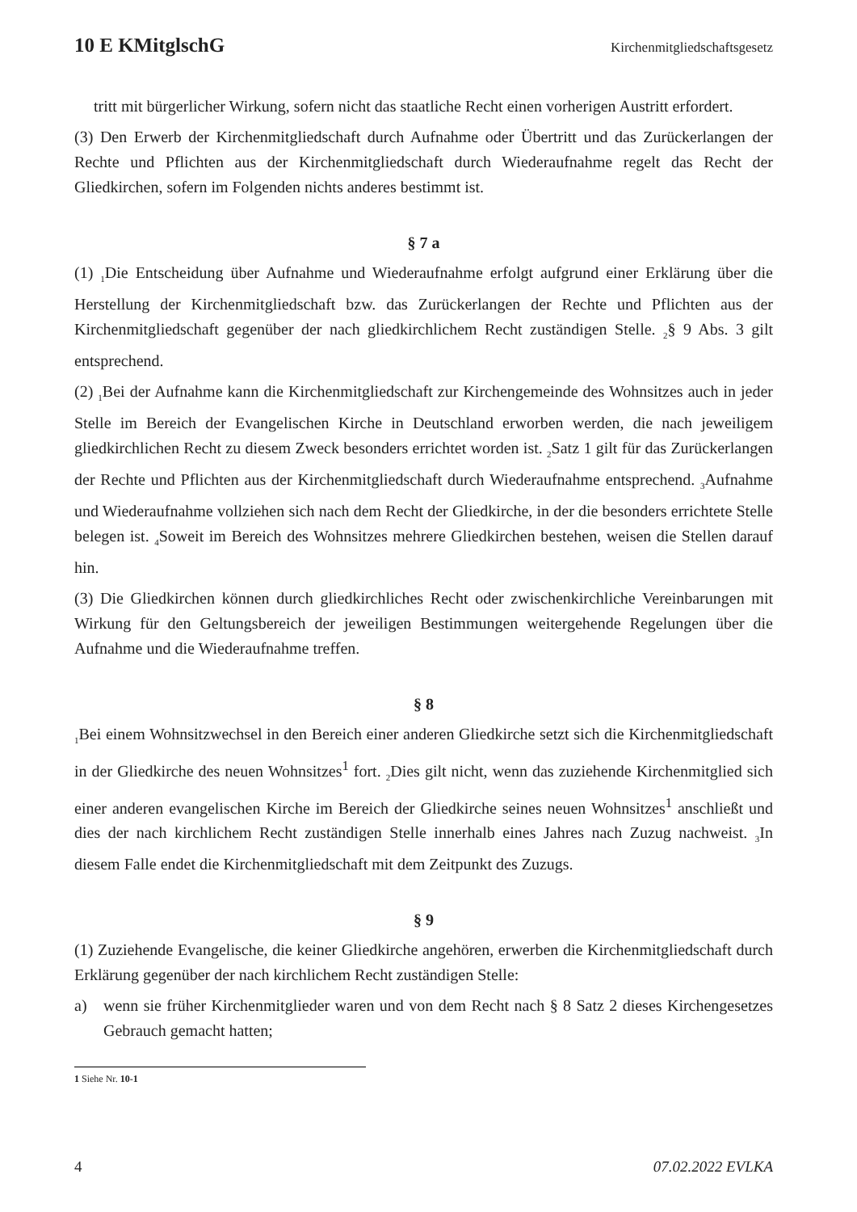10 E KMitglschG Kirchenmitgliedschaftsgesetz
tritt mit bürgerlicher Wirkung, sofern nicht das staatliche Recht einen vorherigen Austritt erfordert.
(3) Den Erwerb der Kirchenmitgliedschaft durch Aufnahme oder Übertritt und das Zurückerlangen der Rechte und Pflichten aus der Kirchenmitgliedschaft durch Wiederaufnahme regelt das Recht der Gliedkirchen, sofern im Folgenden nichts anderes bestimmt ist.
§ 7 a
(1) <sub>1</sub>Die Entscheidung über Aufnahme und Wiederaufnahme erfolgt aufgrund einer Erklärung über die Herstellung der Kirchenmitgliedschaft bzw. das Zurückerlangen der Rechte und Pflichten aus der Kirchenmitgliedschaft gegenüber der nach gliedkirchlichem Recht zuständigen Stelle. <sub>2</sub>§ 9 Abs. 3 gilt entsprechend.
(2) <sub>1</sub>Bei der Aufnahme kann die Kirchenmitgliedschaft zur Kirchengemeinde des Wohnsitzes auch in jeder Stelle im Bereich der Evangelischen Kirche in Deutschland erworben werden, die nach jeweiligem gliedkirchlichen Recht zu diesem Zweck besonders errichtet worden ist. <sub>2</sub>Satz 1 gilt für das Zurückerlangen der Rechte und Pflichten aus der Kirchenmitgliedschaft durch Wiederaufnahme entsprechend. <sub>3</sub>Aufnahme und Wiederaufnahme vollziehen sich nach dem Recht der Gliedkirche, in der die besonders errichtete Stelle belegen ist. <sub>4</sub>Soweit im Bereich des Wohnsitzes mehrere Gliedkirchen bestehen, weisen die Stellen darauf hin.
(3) Die Gliedkirchen können durch gliedkirchliches Recht oder zwischenkirchliche Vereinbarungen mit Wirkung für den Geltungsbereich der jeweiligen Bestimmungen weitergehende Regelungen über die Aufnahme und die Wiederaufnahme treffen.
§ 8
<sub>1</sub>Bei einem Wohnsitzwechsel in den Bereich einer anderen Gliedkirche setzt sich die Kirchenmitgliedschaft in der Gliedkirche des neuen Wohnsitzes<sup>1</sup> fort. <sub>2</sub>Dies gilt nicht, wenn das zuziehende Kirchenmitglied sich einer anderen evangelischen Kirche im Bereich der Gliedkirche seines neuen Wohnsitzes<sup>1</sup> anschließt und dies der nach kirchlichem Recht zuständigen Stelle innerhalb eines Jahres nach Zuzug nachweist. <sub>3</sub>In diesem Falle endet die Kirchenmitgliedschaft mit dem Zeitpunkt des Zuzugs.
§ 9
(1) Zuziehende Evangelische, die keiner Gliedkirche angehören, erwerben die Kirchenmitgliedschaft durch Erklärung gegenüber der nach kirchlichem Recht zuständigen Stelle:
a) wenn sie früher Kirchenmitglieder waren und von dem Recht nach § 8 Satz 2 dieses Kirchengesetzes Gebrauch gemacht hatten;
1 Siehe Nr. 10-1
4 07.02.2022 EVLKA